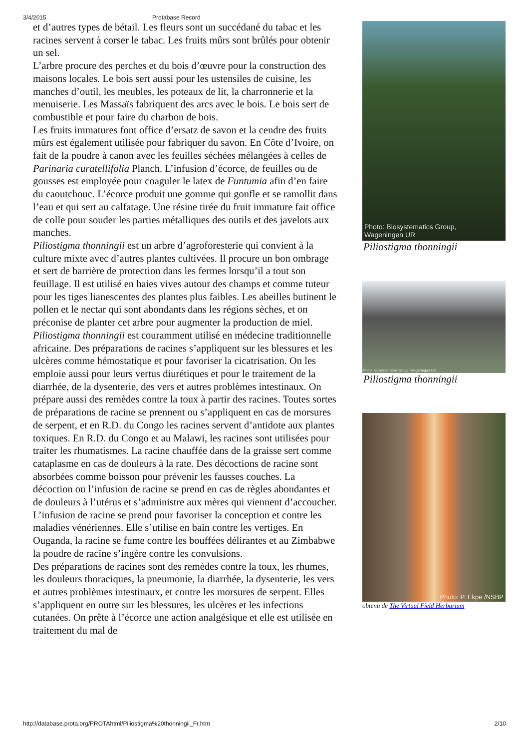3/4/2015 Protabase Record
et d’autres types de bétail. Les fleurs sont un succédané du tabac et les racines servent à corser le tabac. Les fruits mûrs sont brûlés pour obtenir un sel.
L’arbre procure des perches et du bois d’œuvre pour la construction des maisons locales. Le bois sert aussi pour les ustensiles de cuisine, les manches d’outil, les meubles, les poteaux de lit, la charronnerie et la menuiserie. Les Massaïs fabriquent des arcs avec le bois. Le bois sert de combustible et pour faire du charbon de bois.
Les fruits immatures font office d’ersatz de savon et la cendre des fruits mûrs est également utilisée pour fabriquer du savon. En Côte d’Ivoire, on fait de la poudre à canon avec les feuilles séchées mélangées à celles de Parinaria curatellifolia Planch. L’infusion d’écorce, de feuilles ou de gousses est employée pour coaguler le latex de Funtumia afin d’en faire du caoutchouc. L’écorce produit une gomme qui gonfle et se ramollit dans l’eau et qui sert au calfatage. Une résine tirée du fruit immature fait office de colle pour souder les parties métalliques des outils et des javelots aux manches.
Piliostigma thonningii est un arbre d’agroforesterie qui convient à la culture mixte avec d’autres plantes cultivées. Il procure un bon ombrage et sert de barrière de protection dans les fermes lorsqu’il a tout son feuillage. Il est utilisé en haies vives autour des champs et comme tuteur pour les tiges lianescentes des plantes plus faibles. Les abeilles butinent le pollen et le nectar qui sont abondants dans les régions sèches, et on préconise de planter cet arbre pour augmenter la production de miel.
Piliostigma thonningii est couramment utilisé en médecine traditionnelle africaine. Des préparations de racines s’appliquent sur les blessures et les ulcères comme hémostatique et pour favoriser la cicatrisation. On les emploie aussi pour leurs vertus diurétiques et pour le traitement de la diarrhée, de la dysenterie, des vers et autres problèmes intestinaux. On prépare aussi des remèdes contre la toux à partir des racines. Toutes sortes de préparations de racine se prennent ou s’appliquent en cas de morsures de serpent, et en R.D. du Congo les racines servent d’antidote aux plantes toxiques. En R.D. du Congo et au Malawi, les racines sont utilisées pour traiter les rhumatismes. La racine chauffée dans de la graisse sert comme cataplasme en cas de douleurs à la rate. Des décoctions de racine sont absorbées comme boisson pour prévenir les fausses couches. La décoction ou l’infusion de racine se prend en cas de règles abondantes et de douleurs à l’utérus et s’administre aux mères qui viennent d’accoucher. L’infusion de racine se prend pour favoriser la conception et contre les maladies vénériennes. Elle s’utilise en bain contre les vertiges. En Ouganda, la racine se fume contre les bouffées délirantes et au Zimbabwe la poudre de racine s’ingère contre les convulsions.
Des préparations de racines sont des remèdes contre la toux, les rhumes, les douleurs thoraciques, la pneumonie, la diarrhée, la dysenterie, les vers et autres problèmes intestinaux, et contre les morsures de serpent. Elles s’appliquent en outre sur les blessures, les ulcères et les infections cutanées. On prête à l’écorce une action analgésique et elle est utilisée en traitement du mal de
Photo: Biosystematics Group,
Wageningen UR
Piliostigma thonningii
Photo: Biosystematics Group, Wageningen UR
Piliostigma thonningii
Photo: P. Ekpe /NSBP
obtenu de The Virtual Field Herbarium
http://database.prota.org/PROTAhtml/Piliostigma%20thonningii_Fr.htm 2/10